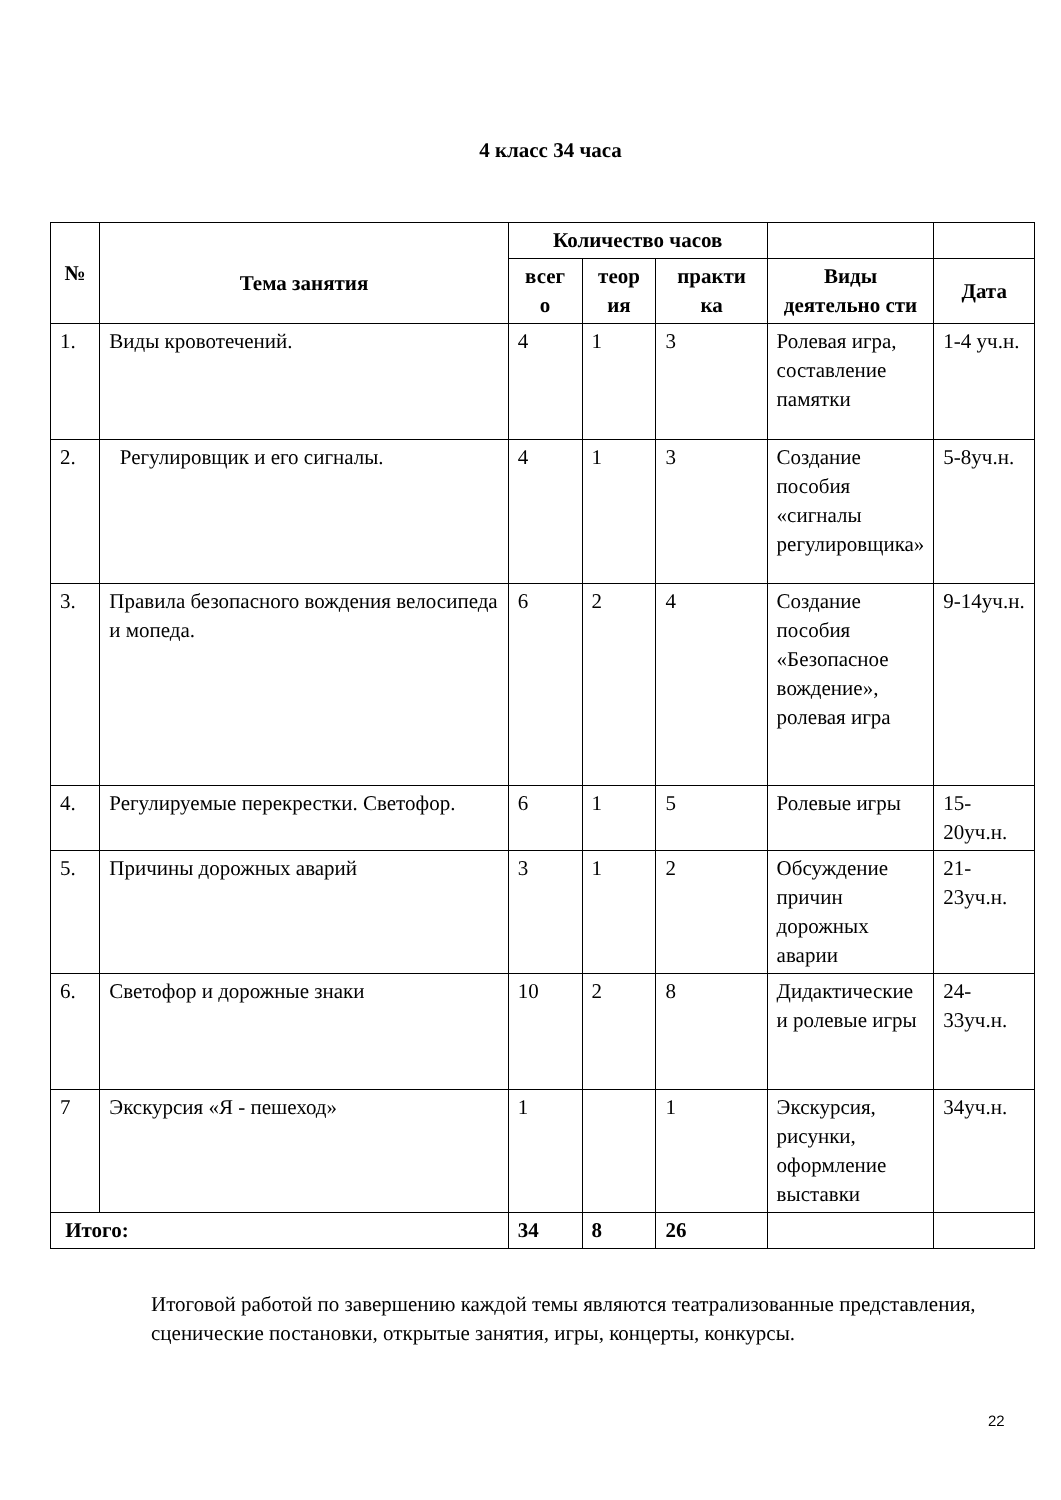4 класс 34 часа
| № | Тема занятия | Количество часов | | | | |
| --- | --- | --- | --- | --- | --- | --- |
| | | всег о | теор ия | практи ка | Виды деятельно сти | Дата |
| 1. | Виды кровотечений. | 4 | 1 | 3 | Ролевая игра, составление памятки | 1-4 уч.н. |
| 2. | Регулировщик и его сигналы. | 4 | 1 | 3 | Создание пособия «сигналы регулировщика» | 5-8уч.н. |
| 3. | Правила безопасного вождения велосипеда и мопеда. | 6 | 2 | 4 | Создание пособия «Безопасное вождение», ролевая игра | 9-14уч.н. |
| 4. | Регулируемые перекрестки. Светофор. | 6 | 1 | 5 | Ролевые игры | 15-20уч.н. |
| 5. | Причины дорожных аварий | 3 | 1 | 2 | Обсуждение причин дорожных аварии | 21-23уч.н. |
| 6. | Светофор и дорожные знаки | 10 | 2 | 8 | Дидактические и ролевые игры | 24-33уч.н. |
| 7 | Экскурсия «Я - пешеход» | 1 | | 1 | Экскурсия, рисунки, оформление выставки | 34уч.н. |
| Итого: | | 34 | 8 | 26 | | |
Итоговой работой по завершению каждой темы являются театрализованные представления, сценические постановки, открытые занятия, игры, концерты, конкурсы.
22